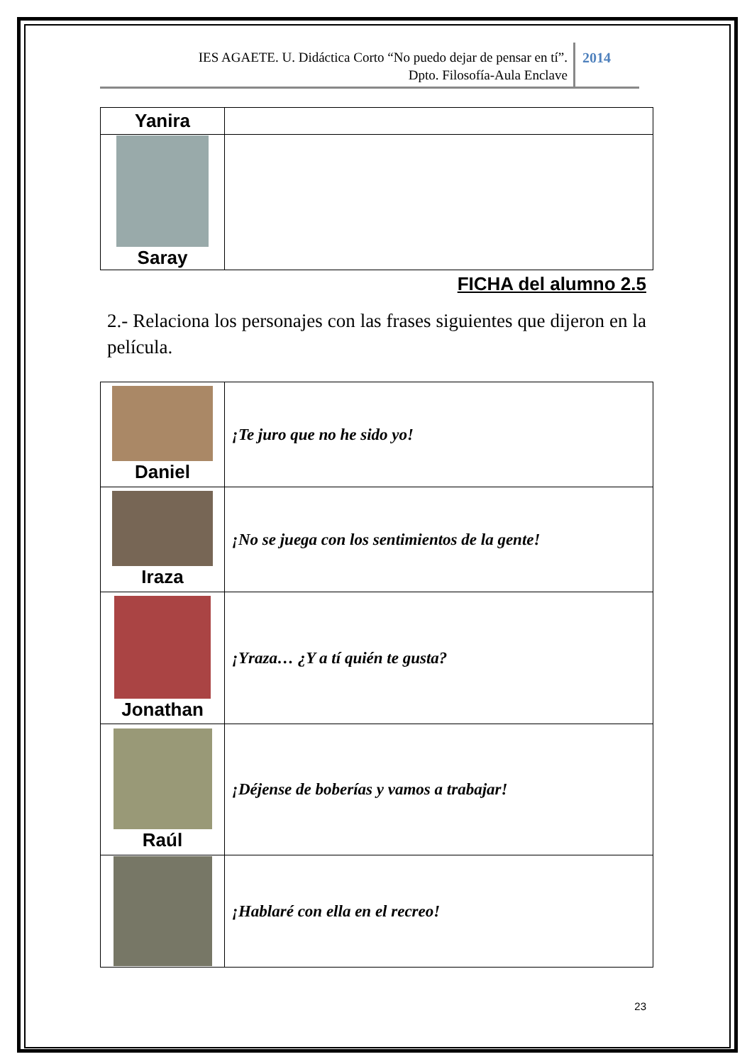IES AGAETE. U. Didáctica Corto “No puedo dejar de pensar en tí”.
Dpto. Filosofía-Aula Enclave
2014
| Yanira | |
| Saray | |
FICHA del alumno 2.5
2.- Relaciona los personajes con las frases siguientes que dijeron en la película.
| Daniel | ¡Te juro que no he sido yo! |
| Iraza | ¡No se juega con los sentimientos de la gente! |
| Jonathan | ¡Yraza… ¿Y a tí quién te gusta? |
| Raúl | ¡Déjense de boberías y vamos a trabajar! |
| | ¡Hablaré con ella en el recreo! |
23